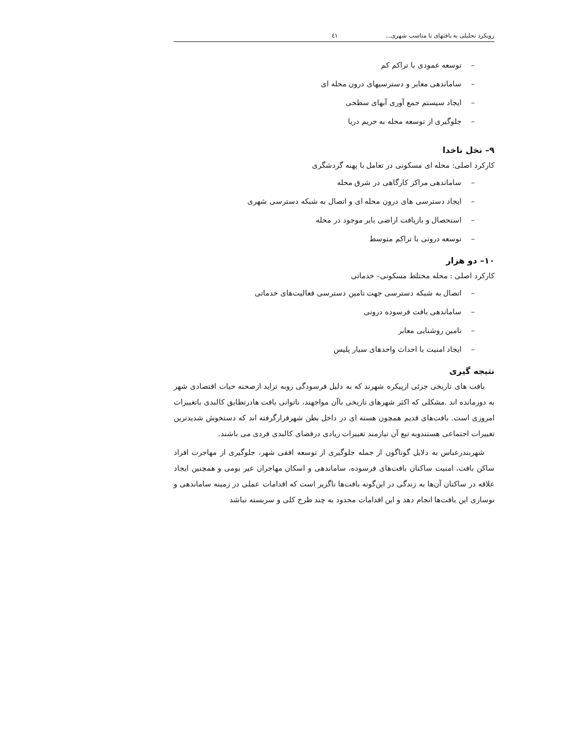رویکرد تحلیلی به بافتهای نا مناسب شهری... ٤١
– توسعه عمودی با تراکم کم
– ساماندهی معابر و دسترسیهای درون محله ای
– ایجاد سیستم جمع آوری آبهای سطحی
– جلوگیری از توسعه محله به حریم دریا
۹– نخل ناخدا
کارکرد اصلی: محله ای مسکونی در تعامل با پهنه گردشگری
– ساماندهی مراکز کارگاهی در شرق محله
– ایجاد دسترسی های درون محله ای و اتصال به شبکه دسترسی شهری
– استحصال و بازیافت اراضی بایر موجود در محله
– توسعه درونی با تراکم متوسط
۱۰– دو هزار
کارکرد اصلی : محله مختلط مسکونی– خدماتی
– اتصال به شبکه دسترسی جهت تامین دسترسی فعالیت‌های خدماتی
– ساماندهی بافت فرسوده درونی
– تامین روشنایی معابر
– ایجاد امنیت با احداث واحدهای سیار پلیس
نتیجه گیری
بافت های تاریخی جزئی ازپیکره شهرند که به دلیل فرسودگی روبه تزاید ازصحنه حیات اقتصادی شهر به دورمانده اند .مشکلی که اکثر شهرهای تاریخی باآن مواجهند، ناتوانی بافت هادرتطابق کالبدی باتغییرات امروزی است. بافت‌های قدیم همچون هسته ای در داخل بطن شهرقرارگرفته اند که دستخوش شدیدترین تغییرات اجتماعی هستندوبه تبع آن نیازمند تغییرات زیادی درفضای کالبدی فردی می باشند.
شهربندرعباس به دلایل گوناگون از جمله جلوگیری از توسعه افقی شهر، جلوگیری از مهاجرت افراد ساکن بافت، امنیت ساکنان بافت‌های فرسوده، ساماندهی و اسکان مهاجران غیر بومی و همچنین ایجاد علاقه در ساکنان آن‌ها به زندگی در این‌گونه بافت‌ها ناگزیر است که اقدامات عملی در زمینه ساماندهی و نوسازی این بافت‌ها انجام دهد و این اقدامات محدود به چند طرح کلی و سربسته نباشد